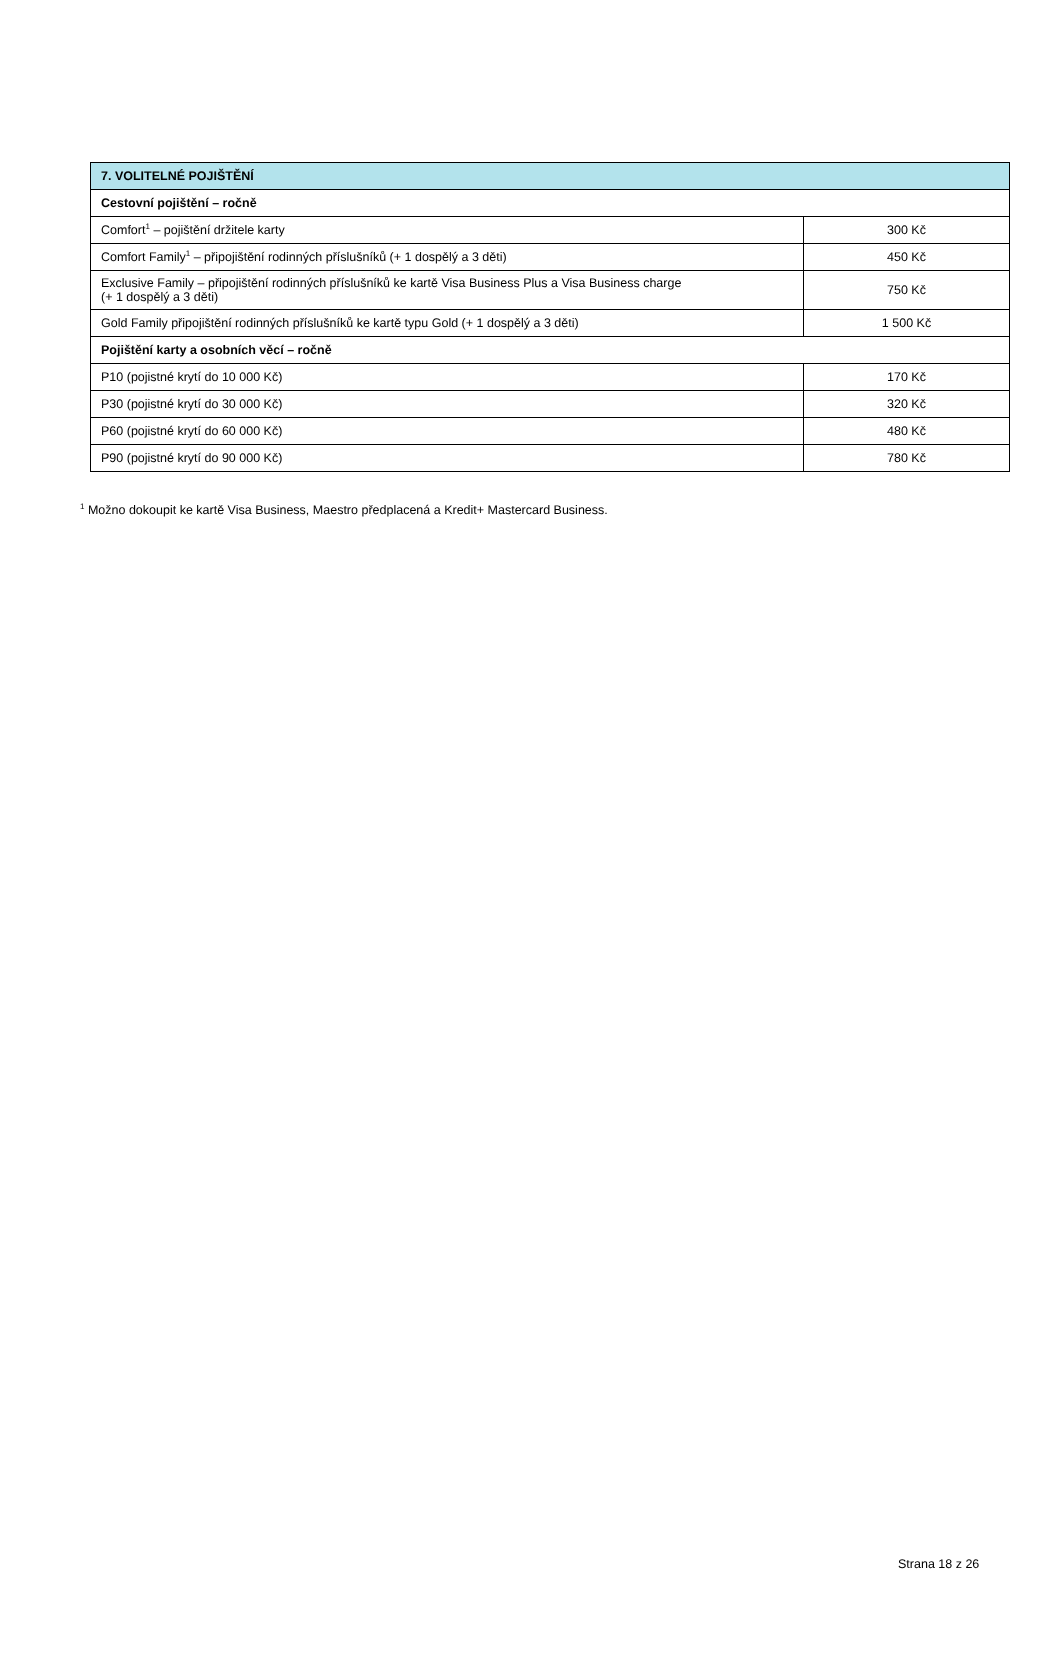| 7. VOLITELNÉ POJIŠTĚNÍ | |
| --- | --- |
| Cestovní pojištění – ročně | |
| Comfort<sup>1</sup> – pojištění držitele karty | 300 Kč |
| Comfort Family<sup>1</sup> – připojištění rodinných příslušníků (+ 1 dospělý a 3 děti) | 450 Kč |
| Exclusive Family – připojištění rodinných příslušníků ke kartě Visa Business Plus a Visa Business charge (+ 1 dospělý a 3 děti) | 750 Kč |
| Gold Family připojištění rodinných příslušníků ke kartě typu Gold (+ 1 dospělý a 3 děti) | 1 500 Kč |
| Pojištění karty a osobních věcí – ročně | |
| P10 (pojistné krytí do 10 000 Kč) | 170 Kč |
| P30 (pojistné krytí do 30 000 Kč) | 320 Kč |
| P60 (pojistné krytí do 60 000 Kč) | 480 Kč |
| P90 (pojistné krytí do 90 000 Kč) | 780 Kč |
<sup>1</sup> Možno dokoupit ke kartě Visa Business, Maestro předplacená a Kredit+ Mastercard Business.
Strana 18 z 26